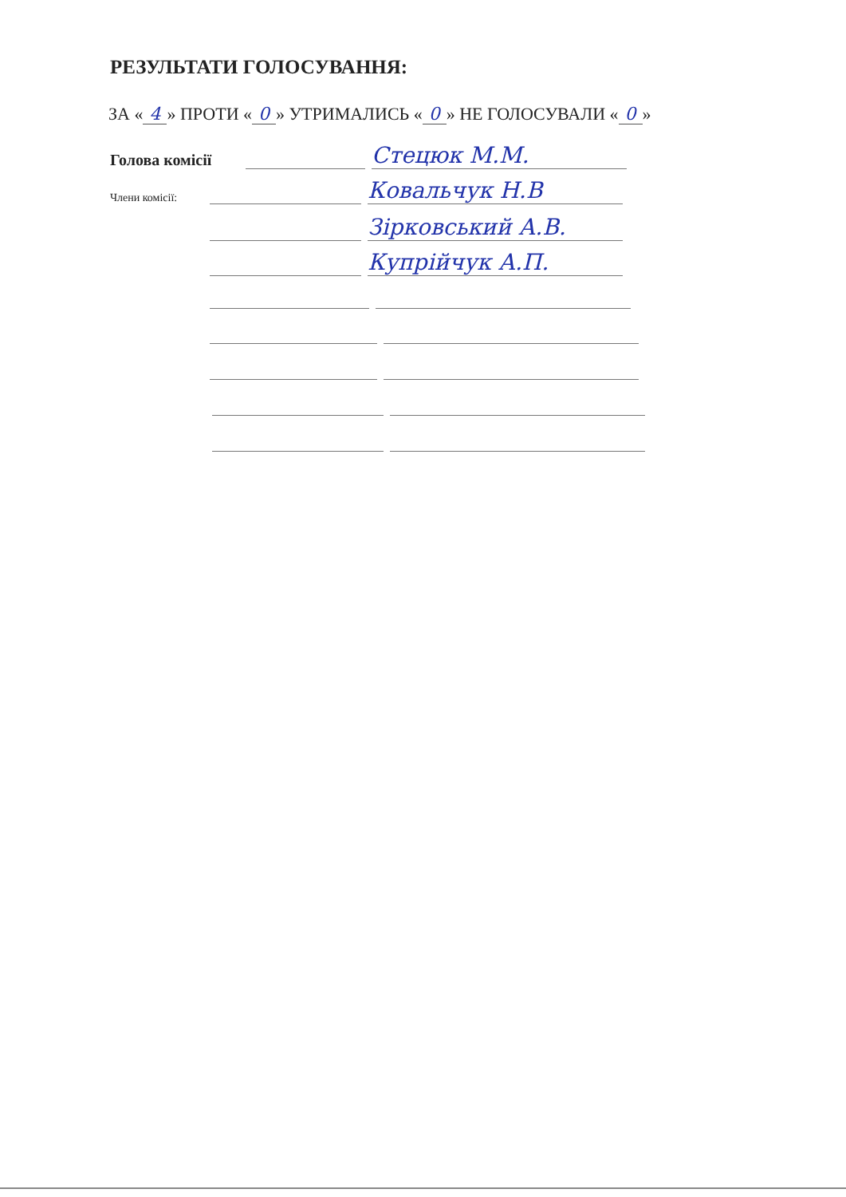РЕЗУЛЬТАТИ ГОЛОСУВАННЯ:
ЗА « 4 » ПРОТИ « 0 » УТРИМАЛИСЬ « 0 » НЕ ГОЛОСУВАЛИ « 0 »
Голова комісії Стецюк М.М.
Члени комісії: Ковальчук Н.В
Зірковський А.В.
Купрійчук А.П.